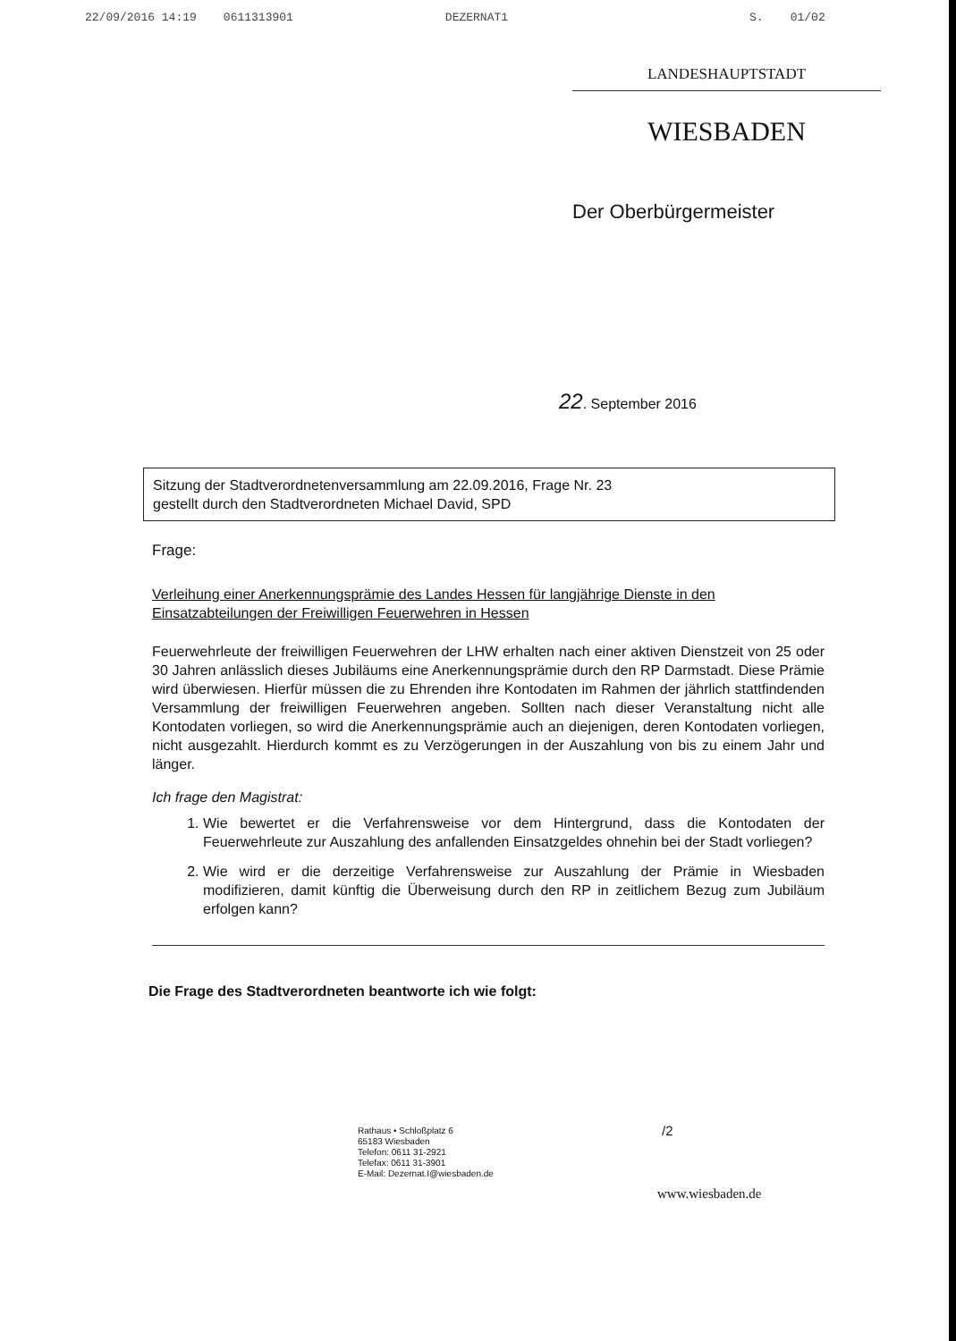22/09/2016 14:19 0611313901 DEZERNAT1 S. 01/02
LANDESHAUPTSTADT
WIESBADEN
Der Oberbürgermeister
22. September 2016
Sitzung der Stadtverordnetenversammlung am 22.09.2016, Frage Nr. 23
gestellt durch den Stadtverordneten Michael David, SPD
Frage:
Verleihung einer Anerkennungsprämie des Landes Hessen für langjährige Dienste in den Einsatzabteilungen der Freiwilligen Feuerwehren in Hessen
Feuerwehrleute der freiwilligen Feuerwehren der LHW erhalten nach einer aktiven Dienstzeit von 25 oder 30 Jahren anlässlich dieses Jubiläums eine Anerkennungsprämie durch den RP Darmstadt. Diese Prämie wird überwiesen. Hierfür müssen die zu Ehrenden ihre Kontodaten im Rahmen der jährlich stattfindenden Versammlung der freiwilligen Feuerwehren angeben. Sollten nach dieser Veranstaltung nicht alle Kontodaten vorliegen, so wird die Anerkennungsprämie auch an diejenigen, deren Kontodaten vorliegen, nicht ausgezahlt. Hierdurch kommt es zu Verzögerungen in der Auszahlung von bis zu einem Jahr und länger.
Ich frage den Magistrat:
1. Wie bewertet er die Verfahrensweise vor dem Hintergrund, dass die Kontodaten der Feuerwehrleute zur Auszahlung des anfallenden Einsatzgeldes ohnehin bei der Stadt vorliegen?
2. Wie wird er die derzeitige Verfahrensweise zur Auszahlung der Prämie in Wiesbaden modifizieren, damit künftig die Überweisung durch den RP in zeitlichem Bezug zum Jubiläum erfolgen kann?
Die Frage des Stadtverordneten beantworte ich wie folgt:
Rathaus • Schloßplatz 6
65183 Wiesbaden
Telefon: 0611 31-2921
Telefax: 0611 31-3901
E-Mail: Dezernat.I@wiesbaden.de
/2
www.wiesbaden.de